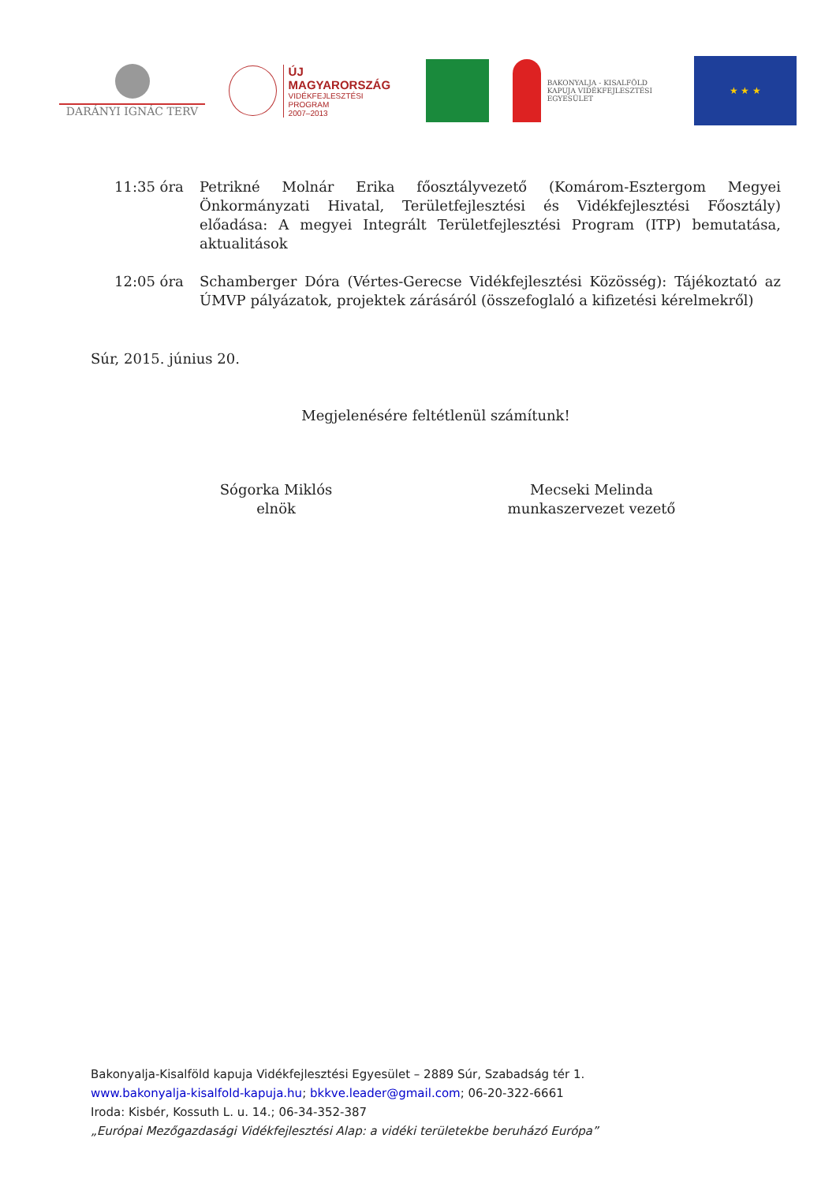DARÁNYI IGNÁC TERV
ÚJ MAGYARORSZÁG
VIDÉKFEJLESZTÉSI PROGRAM
2007–2013
BAKONYALJA - KISALFÖLD KAPUJA VIDÉKFEJLESZTÉSI EGYESÜLET
★ ★ ★
11:35 óra Petrikné Molnár Erika főosztályvezető (Komárom-Esztergom Megyei Önkormányzati Hivatal, Területfejlesztési és Vidékfejlesztési Főosztály) előadása: A megyei Integrált Területfejlesztési Program (ITP) bemutatása, aktualitások
12:05 óra Schamberger Dóra (Vértes-Gerecse Vidékfejlesztési Közösség): Tájékoztató az ÚMVP pályázatok, projektek zárásáról (összefoglaló a kifizetési kérelmekről)
Súr, 2015. június 20.
Megjelenésére feltétlenül számítunk!
Sógorka Miklós
elnök
Mecseki Melinda
munkaszervezet vezető
Bakonyalja-Kisalföld kapuja Vidékfejlesztési Egyesület – 2889 Súr, Szabadság tér 1.
www.bakonyalja-kisalfold-kapuja.hu; bkkve.leader@gmail.com; 06-20-322-6661
Iroda: Kisbér, Kossuth L. u. 14.; 06-34-352-387
„Európai Mezőgazdasági Vidékfejlesztési Alap: a vidéki területekbe beruházó Európa”